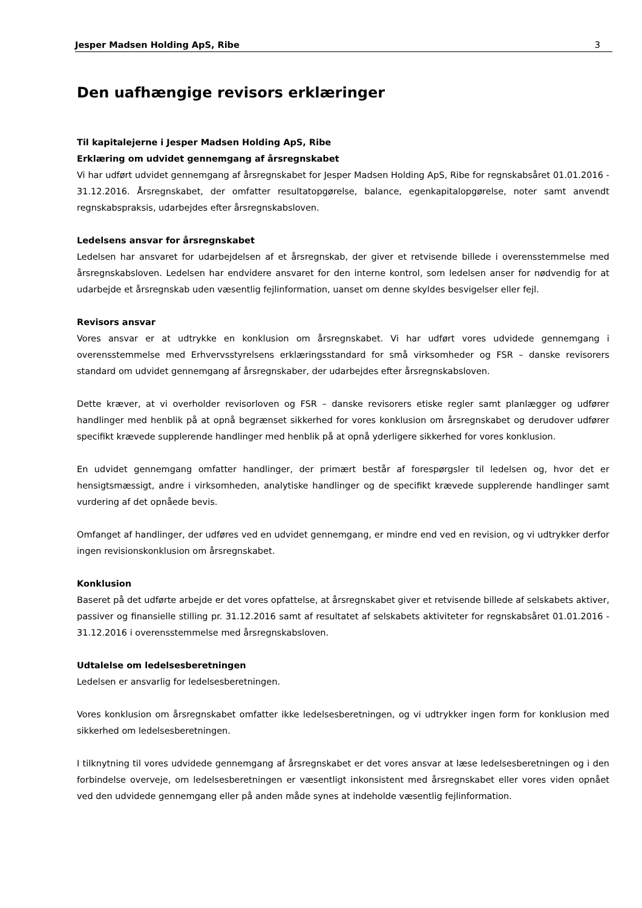Jesper Madsen Holding ApS, Ribe 3
Den uafhængige revisors erklæringer
Til kapitalejerne i Jesper Madsen Holding ApS, Ribe
Erklæring om udvidet gennemgang af årsregnskabet
Vi har udført udvidet gennemgang af årsregnskabet for Jesper Madsen Holding ApS, Ribe for regnskabsåret 01.01.2016 - 31.12.2016. Årsregnskabet, der omfatter resultatopgørelse, balance, egenkapitalopgørelse, noter samt anvendt regnskabspraksis, udarbejdes efter årsregnskabsloven.
Ledelsens ansvar for årsregnskabet
Ledelsen har ansvaret for udarbejdelsen af et årsregnskab, der giver et retvisende billede i overensstemmelse med årsregnskabsloven. Ledelsen har endvidere ansvaret for den interne kontrol, som ledelsen anser for nødvendig for at udarbejde et årsregnskab uden væsentlig fejlinformation, uanset om denne skyldes besvigelser eller fejl.
Revisors ansvar
Vores ansvar er at udtrykke en konklusion om årsregnskabet. Vi har udført vores udvidede gennemgang i overensstemmelse med Erhvervsstyrelsens erklæringsstandard for små virksomheder og FSR – danske revisorers standard om udvidet gennemgang af årsregnskaber, der udarbejdes efter årsregnskabsloven.
Dette kræver, at vi overholder revisorloven og FSR – danske revisorers etiske regler samt planlægger og udfører handlinger med henblik på at opnå begrænset sikkerhed for vores konklusion om årsregnskabet og derudover udfører specifikt krævede supplerende handlinger med henblik på at opnå yderligere sikkerhed for vores konklusion.
En udvidet gennemgang omfatter handlinger, der primært består af forespørgsler til ledelsen og, hvor det er hensigtsmæssigt, andre i virksomheden, analytiske handlinger og de specifikt krævede supplerende handlinger samt vurdering af det opnåede bevis.
Omfanget af handlinger, der udføres ved en udvidet gennemgang, er mindre end ved en revision, og vi udtrykker derfor ingen revisionskonklusion om årsregnskabet.
Konklusion
Baseret på det udførte arbejde er det vores opfattelse, at årsregnskabet giver et retvisende billede af selskabets aktiver, passiver og finansielle stilling pr. 31.12.2016 samt af resultatet af selskabets aktiviteter for regnskabsåret 01.01.2016 - 31.12.2016 i overensstemmelse med årsregnskabsloven.
Udtalelse om ledelsesberetningen
Ledelsen er ansvarlig for ledelsesberetningen.
Vores konklusion om årsregnskabet omfatter ikke ledelsesberetningen, og vi udtrykker ingen form for konklusion med sikkerhed om ledelsesberetningen.
I tilknytning til vores udvidede gennemgang af årsregnskabet er det vores ansvar at læse ledelsesberetningen og i den forbindelse overveje, om ledelsesberetningen er væsentligt inkonsistent med årsregnskabet eller vores viden opnået ved den udvidede gennemgang eller på anden måde synes at indeholde væsentlig fejlinformation.